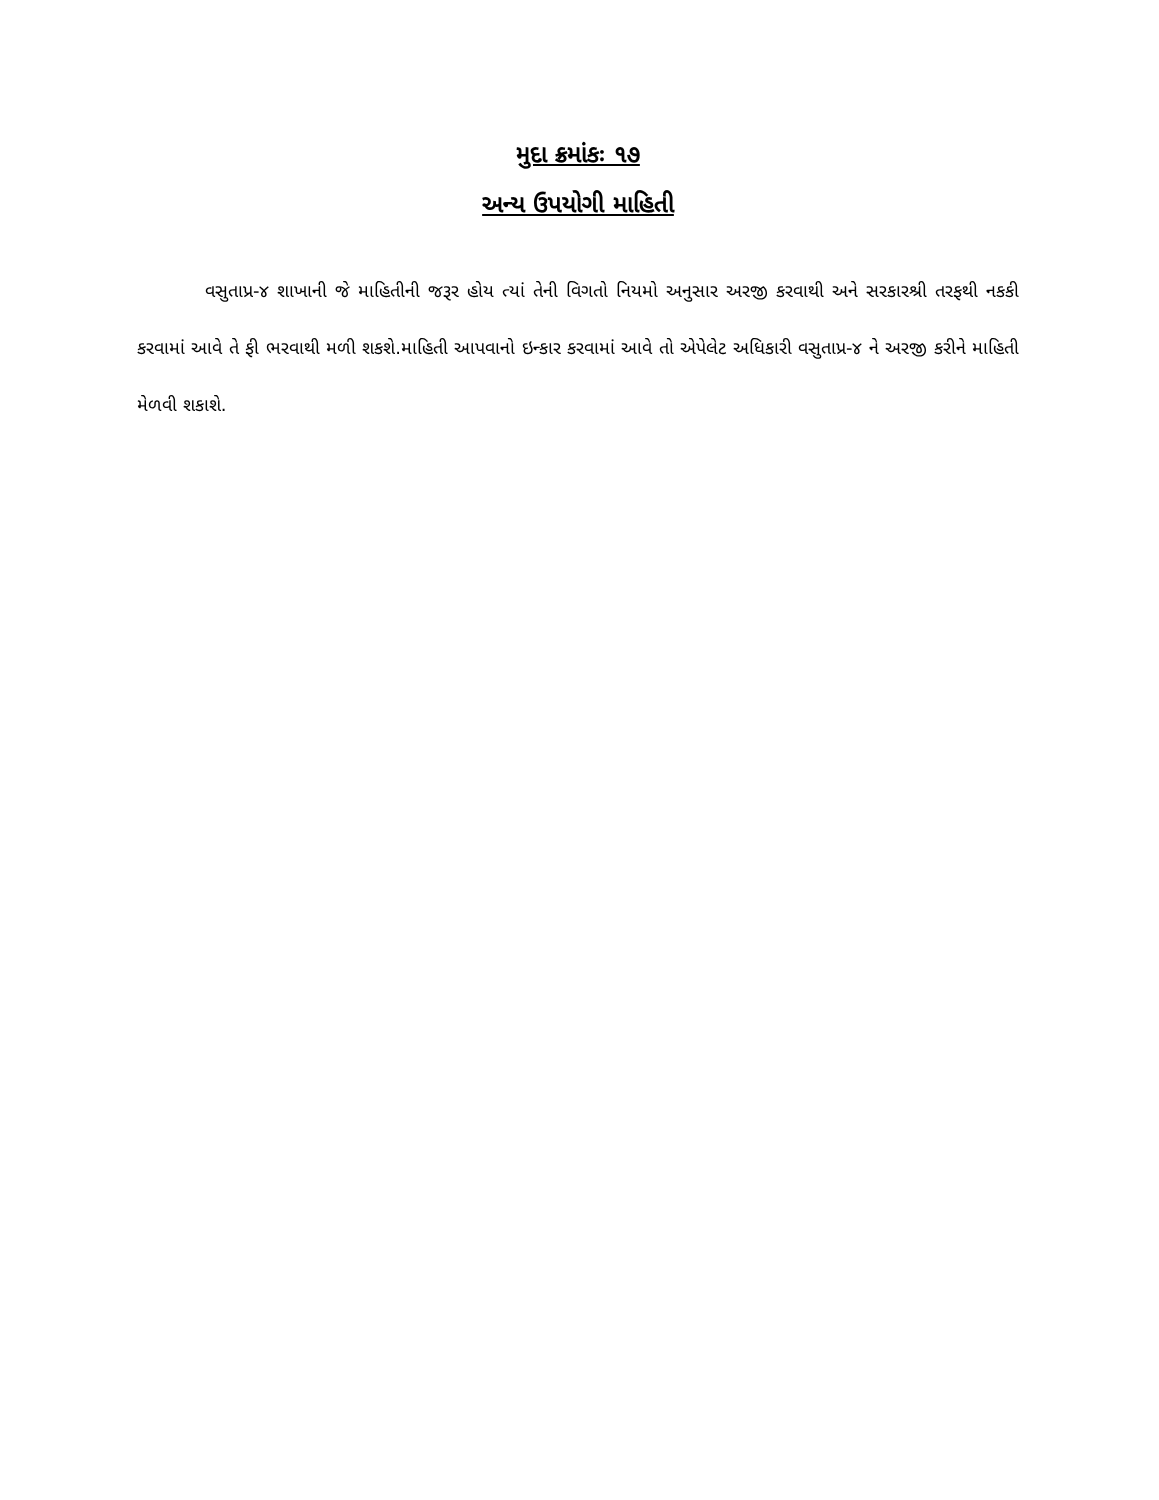મુદા ક્રમાંકઃ ૧૭
અન્ય ઉપયોગી માહિતી
વસુતાપ્ર-૪ શાખાની જે માહિતીની જરૂર હોય ત્યાં તેની વિગતો નિયમો અનુસાર અરજી કરવાથી અને સરકારશ્રી તરફથી નકકી કરવામાં આવે તે ફી ભરવાથી મળી શકશે.માહિતી આપવાનો ઇન્કાર કરવામાં આવે તો એપેલેટ અધિકારી વસુતાપ્ર-૪ ને અરજી કરીને માહિતી મેળવી શકાશે.